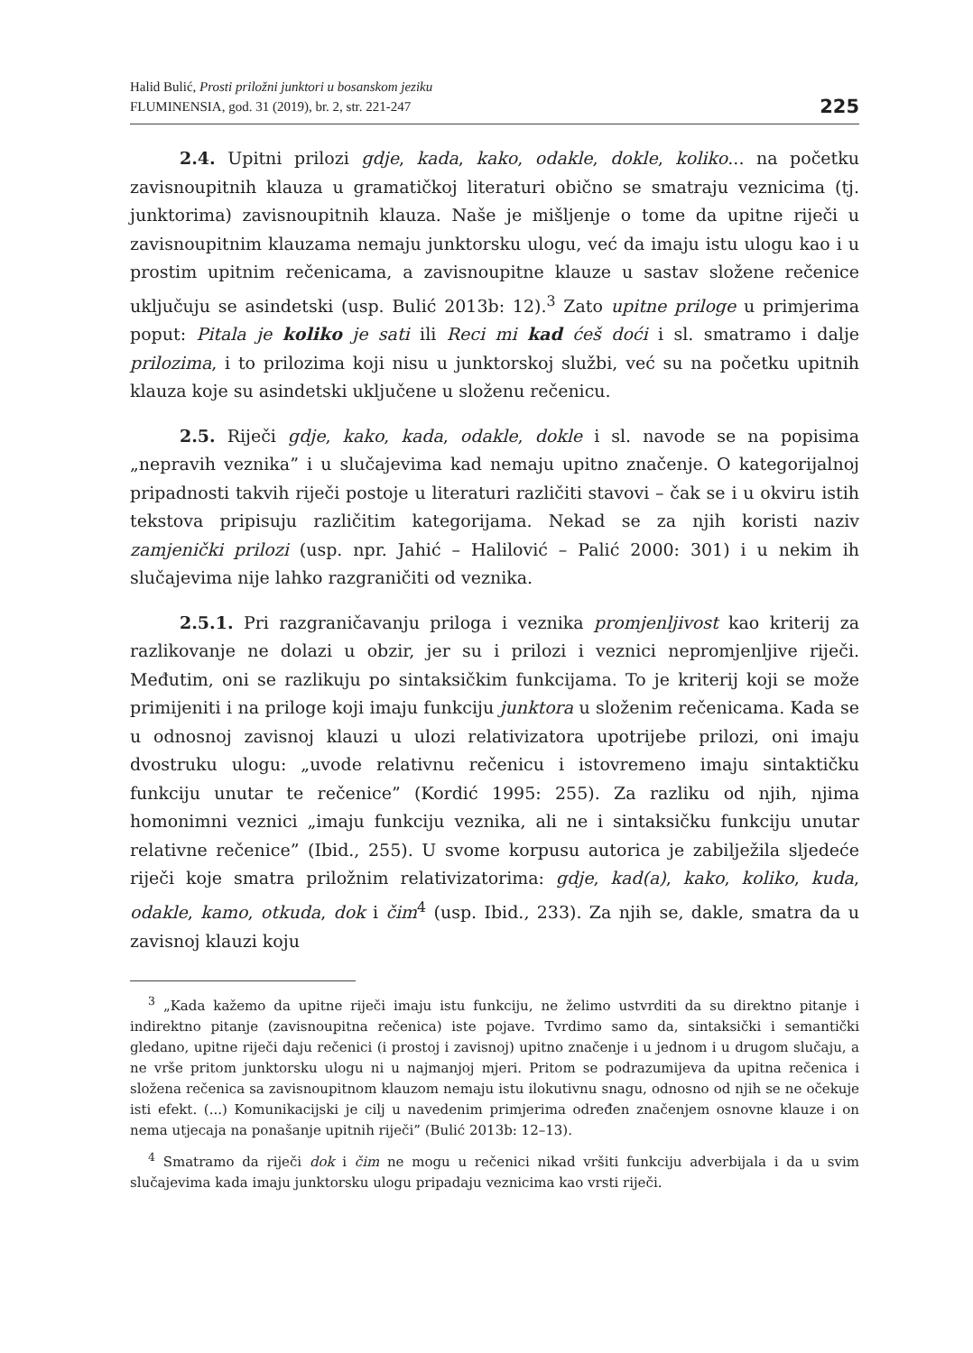Halid Bulić, Prosti priložni junktori u bosanskom jeziku
FLUMINENSIA, god. 31 (2019), br. 2, str. 221-247
225
2.4. Upitni prilozi gdje, kada, kako, odakle, dokle, koliko... na početku zavisnoupitnih klauza u gramatičkoj literaturi obično se smatraju veznicima (tj. junktorima) zavisnoupitnih klauza. Naše je mišljenje o tome da upitne riječi u zavisnoupitnim klauzama nemaju junktorsku ulogu, već da imaju istu ulogu kao i u prostim upitnim rečenicama, a zavisnoupitne klauze u sastav složene rečenice uključuju se asindetski (usp. Bulić 2013b: 12).<sup>3</sup> Zato upitne priloge u primjerima poput: Pitala je koliko je sati ili Reci mi kad ćeš doći i sl. smatramo i dalje prilozima, i to prilozima koji nisu u junktorskoj službi, već su na početku upitnih klauza koje su asindetski uključene u složenu rečenicu.
2.5. Riječi gdje, kako, kada, odakle, dokle i sl. navode se na popisima „nepravih veznika” i u slučajevima kad nemaju upitno značenje. O kategorijalnoj pripadnosti takvih riječi postoje u literaturi različiti stavovi – čak se i u okviru istih tekstova pripisuju različitim kategorijama. Nekad se za njih koristi naziv zamjenički prilozi (usp. npr. Jahić – Halilović – Palić 2000: 301) i u nekim ih slučajevima nije lahko razgraničiti od veznika.
2.5.1. Pri razgraničavanju priloga i veznika promjenljivost kao kriterij za razlikovanje ne dolazi u obzir, jer su i prilozi i veznici nepromjenljive riječi. Međutim, oni se razlikuju po sintaksičkim funkcijama. To je kriterij koji se može primijeniti i na priloge koji imaju funkciju junktora u složenim rečenicama. Kada se u odnosnoj zavisnoj klauzi u ulozi relativizatora upotrijebe prilozi, oni imaju dvostruku ulogu: „uvode relativnu rečenicu i istovremeno imaju sintaktičku funkciju unutar te rečenice” (Kordić 1995: 255). Za razliku od njih, njima homonimni veznici „imaju funkciju veznika, ali ne i sintaksičku funkciju unutar relativne rečenice” (Ibid., 255). U svome korpusu autorica je zabilježila sljedeće riječi koje smatra priložnim relativizatorima: gdje, kad(a), kako, koliko, kuda, odakle, kamo, otkuda, dok i čim<sup>4</sup> (usp. Ibid., 233). Za njih se, dakle, smatra da u zavisnoj klauzi koju
<sup>3</sup> „Kada kažemo da upitne riječi imaju istu funkciju, ne želimo ustvrditi da su direktno pitanje i indirektno pitanje (zavisnoupitna rečenica) iste pojave. Tvrdimo samo da, sintaksički i semantički gledano, upitne riječi daju rečenici (i prostoj i zavisnoj) upitno značenje i u jednom i u drugom slučaju, a ne vrše pritom junktorsku ulogu ni u najmanjoj mjeri. Pritom se podrazumijeva da upitna rečenica i složena rečenica sa zavisnoupitnom klauzom nemaju istu ilokutivnu snagu, odnosno od njih se ne očekuje isti efekt. (...) Komunikacijski je cilj u navedenim primjerima određen značenjem osnovne klauze i on nema utjecaja na ponašanje upitnih riječi” (Bulić 2013b: 12–13).
<sup>4</sup> Smatramo da riječi dok i čim ne mogu u rečenici nikad vršiti funkciju adverbijala i da u svim slučajevima kada imaju junktorsku ulogu pripadaju veznicima kao vrsti riječi.